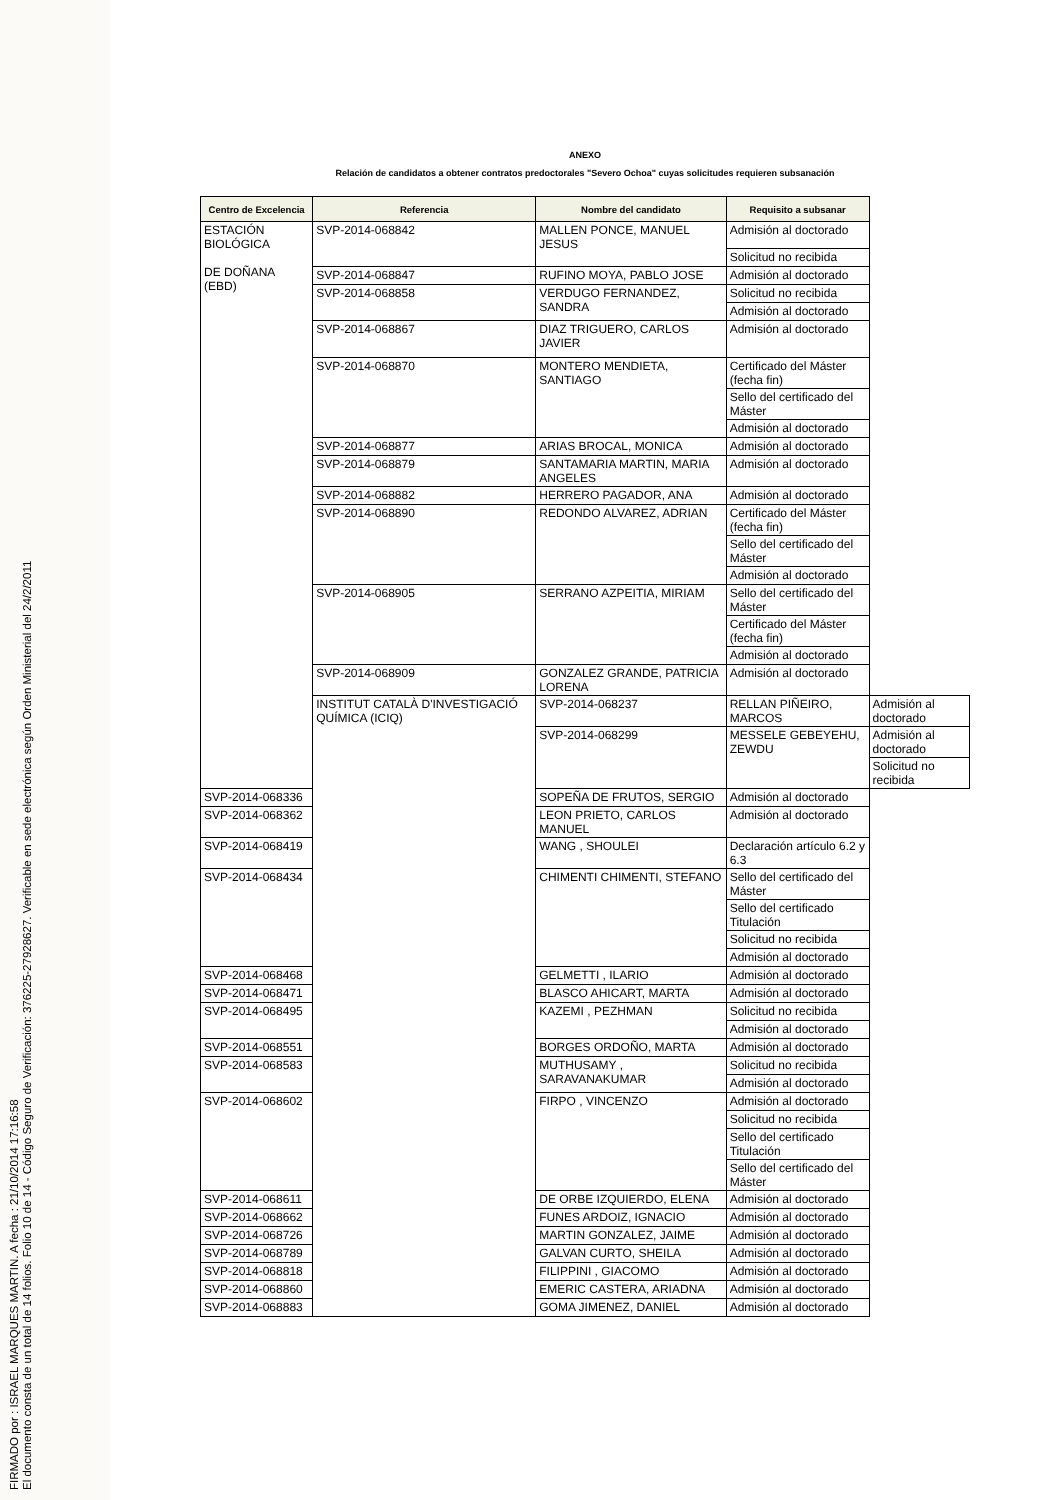FIRMADO por : ISRAEL MARQUES MARTIN. A fecha : 21/10/2014 17:16:58
El documento consta de un total de 14 folios. Folio 10 de 14 - Código Seguro de Verificación: 376225-27928627. Verificable en sede electrónica según Orden Ministerial del 24/2/2011
ANEXO
Relación de candidatos a obtener contratos predoctorales "Severo Ochoa" cuyas solicitudes requieren subsanación
| Centro de Excelencia | Referencia | Nombre del candidato | Requisito a subsanar | |
| --- | --- | --- | --- | --- |
| ESTACIÓN BIOLÓGICA DE DOÑANA (EBD) | SVP-2014-068842 | MALLEN PONCE, MANUEL JESUS | Admisión al doctorado | |
| | | | Solicitud no recibida | |
| | SVP-2014-068847 | RUFINO MOYA, PABLO JOSE | Admisión al doctorado | |
| | SVP-2014-068858 | VERDUGO FERNANDEZ, SANDRA | Solicitud no recibida | |
| | | | Admisión al doctorado | |
| | SVP-2014-068867 | DIAZ TRIGUERO, CARLOS JAVIER | Admisión al doctorado | |
| | SVP-2014-068870 | MONTERO MENDIETA, SANTIAGO | Certificado del Máster (fecha fin) | |
| | | | Sello del certificado del Máster | |
| | | | Admisión al doctorado | |
| | SVP-2014-068877 | ARIAS BROCAL, MONICA | Admisión al doctorado | |
| | SVP-2014-068879 | SANTAMARIA MARTIN, MARIA ANGELES | Admisión al doctorado | |
| | SVP-2014-068882 | HERRERO PAGADOR, ANA | Admisión al doctorado | |
| | SVP-2014-068890 | REDONDO ALVAREZ, ADRIAN | Certificado del Máster (fecha fin) | |
| | | | Sello del certificado del Máster | |
| | | | Admisión al doctorado | |
| | SVP-2014-068905 | SERRANO AZPEITIA, MIRIAM | Sello del certificado del Máster | |
| | | | Certificado del Máster (fecha fin) | |
| | | | Admisión al doctorado | |
| | SVP-2014-068909 | GONZALEZ GRANDE, PATRICIA LORENA | Admisión al doctorado | |
| | INSTITUT CATALÀ D'INVESTIGACIÓ QUÍMICA (ICIQ) | SVP-2014-068237 | RELLAN PIÑEIRO, MARCOS | Admisión al doctorado |
| | | SVP-2014-068299 | MESSELE GEBEYEHU, ZEWDU | Admisión al doctorado |
| | | | | Solicitud no recibida |
| SVP-2014-068336 | | SOPEÑA DE FRUTOS, SERGIO | Admisión al doctorado | |
| SVP-2014-068362 | | LEON PRIETO, CARLOS MANUEL | Admisión al doctorado | |
| SVP-2014-068419 | | WANG , SHOULEI | Declaración artículo 6.2 y 6.3 | |
| SVP-2014-068434 | | CHIMENTI CHIMENTI, STEFANO | Sello del certificado del Máster | |
| | | | Sello del certificado Titulación | |
| | | | Solicitud no recibida | |
| | | | Admisión al doctorado | |
| SVP-2014-068468 | | GELMETTI , ILARIO | Admisión al doctorado | |
| SVP-2014-068471 | | BLASCO AHICART, MARTA | Admisión al doctorado | |
| SVP-2014-068495 | | KAZEMI , PEZHMAN | Solicitud no recibida | |
| | | | Admisión al doctorado | |
| SVP-2014-068551 | | BORGES ORDOÑO, MARTA | Admisión al doctorado | |
| SVP-2014-068583 | | MUTHUSAMY , SARAVANAKUMAR | Solicitud no recibida | |
| | | | Admisión al doctorado | |
| SVP-2014-068602 | | FIRPO , VINCENZO | Admisión al doctorado | |
| | | | Solicitud no recibida | |
| | | | Sello del certificado Titulación | |
| | | | Sello del certificado del Máster | |
| SVP-2014-068611 | | DE ORBE IZQUIERDO, ELENA | Admisión al doctorado | |
| SVP-2014-068662 | | FUNES ARDOIZ, IGNACIO | Admisión al doctorado | |
| SVP-2014-068726 | | MARTIN GONZALEZ, JAIME | Admisión al doctorado | |
| SVP-2014-068789 | | GALVAN CURTO, SHEILA | Admisión al doctorado | |
| SVP-2014-068818 | | FILIPPINI , GIACOMO | Admisión al doctorado | |
| SVP-2014-068860 | | EMERIC CASTERA, ARIADNA | Admisión al doctorado | |
| SVP-2014-068883 | | GOMA JIMENEZ, DANIEL | Admisión al doctorado | |